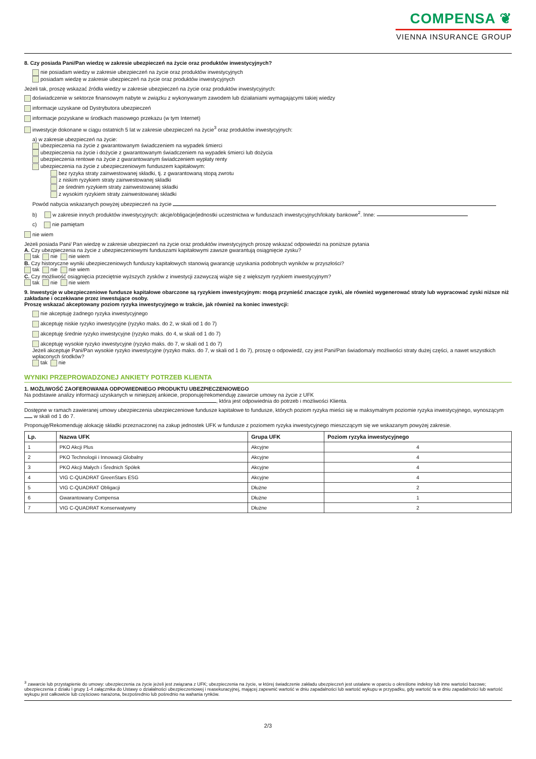COMPENSA ❦
VIENNA INSURANCE GROUP
8. Czy posiada Pani/Pan wiedzę w zakresie ubezpieczeń na życie oraz produktów inwestycyjnych?
nie posiadam wiedzy w zakresie ubezpieczeń na życie oraz produktów inwestycyjnych
posiadam wiedzę w zakresie ubezpieczeń na życie oraz produktów inwestycyjnych
Jeżeli tak, proszę wskazać źródła wiedzy w zakresie ubezpieczeń na życie oraz produktów inwestycyjnych:
doświadczenie w sektorze finansowym nabyte w związku z wykonywanym zawodem lub działaniami wymagającymi takiej wiedzy
informacje uzyskane od Dystrybutora ubezpieczeń
informacje pozyskane w środkach masowego przekazu (w tym Internet)
inwestycje dokonane w ciągu ostatnich 5 lat w zakresie ubezpieczeń na życie<sup>3</sup> oraz produktów inwestycyjnych:
a) w zakresie ubezpieczeń na życie:
ubezpieczenia na życie z gwarantowanym świadczeniem na wypadek śmierci
ubezpieczenia na życie i dożycie z gwarantowanym świadczeniem na wypadek śmierci lub dożycia
ubezpieczenia rentowe na życie z gwarantowanym świadczeniem wypłaty renty
ubezpieczenia na życie z ubezpieczeniowym funduszem kapitałowym:
bez ryzyka straty zainwestowanej składki, tj. z gwarantowaną stopą zwrotu
z niskim ryzykiem straty zainwestowanej składki
ze średnim ryzykiem straty zainwestowanej składki
z wysokim ryzykiem straty zainwestowanej składki
Powód nabycia wskazanych powyżej ubezpieczeń na życie
b) w zakresie innych produktów inwestycyjnych: akcje/obligacje/jednostki uczestnictwa w funduszach inwestycyjnych/lokaty bankowe<sup>2</sup>. Inne:
c) nie pamiętam
nie wiem
Jeżeli posiada Pani/ Pan wiedzę w zakresie ubezpieczeń na życie oraz produktów inwestycyjnych proszę wskazać odpowiedzi na poniższe pytania
A. Czy ubezpieczenia na życie z ubezpieczeniowymi funduszami kapitałowymi zawsze gwarantują osiągnięcie zysku?
tak nie nie wiem
B. Czy historyczne wyniki ubezpieczeniowych funduszy kapitałowych stanowią gwarancję uzyskania podobnych wyników w przyszłości?
tak nie nie wiem
C. Czy możliwość osiągnięcia przeciętnie wyższych zysków z inwestycji zazwyczaj wiąże się z większym ryzykiem inwestycyjnym?
tak nie nie wiem
9. Inwestycje w ubezpieczeniowe fundusze kapitałowe obarczone są ryzykiem inwestycyjnym: mogą przynieść znaczące zyski, ale również wygenerować straty lub wypracować zyski niższe niż zakładane i oczekiwane przez inwestujące osoby.
Proszę wskazać akceptowany poziom ryzyka inwestycyjnego w trakcie, jak również na koniec inwestycji:
nie akceptuję żadnego ryzyka inwestycyjnego
akceptuję niskie ryzyko inwestycyjne (ryzyko maks. do 2, w skali od 1 do 7)
akceptuję średnie ryzyko inwestycyjne (ryzyko maks. do 4, w skali od 1 do 7)
akceptuję wysokie ryzyko inwestycyjne (ryzyko maks. do 7, w skali od 1 do 7)
Jeżeli akceptuje Pani/Pan wysokie ryzyko inwestycyjne (ryzyko maks. do 7, w skali od 1 do 7), proszę o odpowiedź, czy jest Pani/Pan świadoma/y możliwości straty dużej części, a nawet wszystkich wpłaconych środków?
tak nie
WYNIKI PRZEPROWADZONEJ ANKIETY POTRZEB KLIENTA
1. MOŻLIWOŚĆ ZAOFEROWANIA ODPOWIEDNIEGO PRODUKTU UBEZPIECZENIOWEGO
Na podstawie analizy informacji uzyskanych w niniejszej ankiecie, proponuję/rekomenduję zawarcie umowy na życie z UFK
, która jest odpowiednia do potrzeb i możliwości Klienta.
Dostępne w ramach zawieranej umowy ubezpieczenia ubezpieczeniowe fundusze kapitałowe to fundusze, których poziom ryzyka mieści się w maksymalnym poziomie ryzyka inwestycyjnego, wynoszącym w skali od 1 do 7.
Proponuję/Rekomenduję alokację składki przeznaczonej na zakup jednostek UFK w fundusze z poziomem ryzyka inwestycyjnego mieszczącym się we wskazanym powyżej zakresie.
| Lp. | Nazwa UFK | Grupa UFK | Poziom ryzyka inwestycyjnego |
| --- | --- | --- | --- |
| 1 | PKO Akcji Plus | Akcyjne | 4 |
| 2 | PKO Technologii i Innowacji Globalny | Akcyjne | 4 |
| 3 | PKO Akcji Małych i Średnich Spółek | Akcyjne | 4 |
| 4 | VIG C-QUADRAT GreenStars ESG | Akcyjne | 4 |
| 5 | VIG C-QUADRAT Obligacji | Dłużne | 2 |
| 6 | Gwarantowany Compensa | Dłużne | 1 |
| 7 | VIG C-QUADRAT Konserwatywny | Dłużne | 2 |
<sup>3</sup> zawarcie lub przystąpienie do umowy: ubezpieczenia za życie jeżeli jest związana z UFK; ubezpieczenia na życie, w której świadczenie zakładu ubezpieczeń jest ustalane w oparciu o określone indeksy lub inne wartości bazowe; ubezpieczenia z działu I grupy 1-4 załącznika do Ustawy o działalności ubezpieczeniowej i reasekuracyjnej, mającej zapewnić wartość w dniu zapadalności lub wartość wykupu w przypadku, gdy wartość ta w dniu zapadalności lub wartość wykupu jest całkowicie lub częściowo narażona, bezpośrednio lub pośrednio na wahania rynków.
2/3